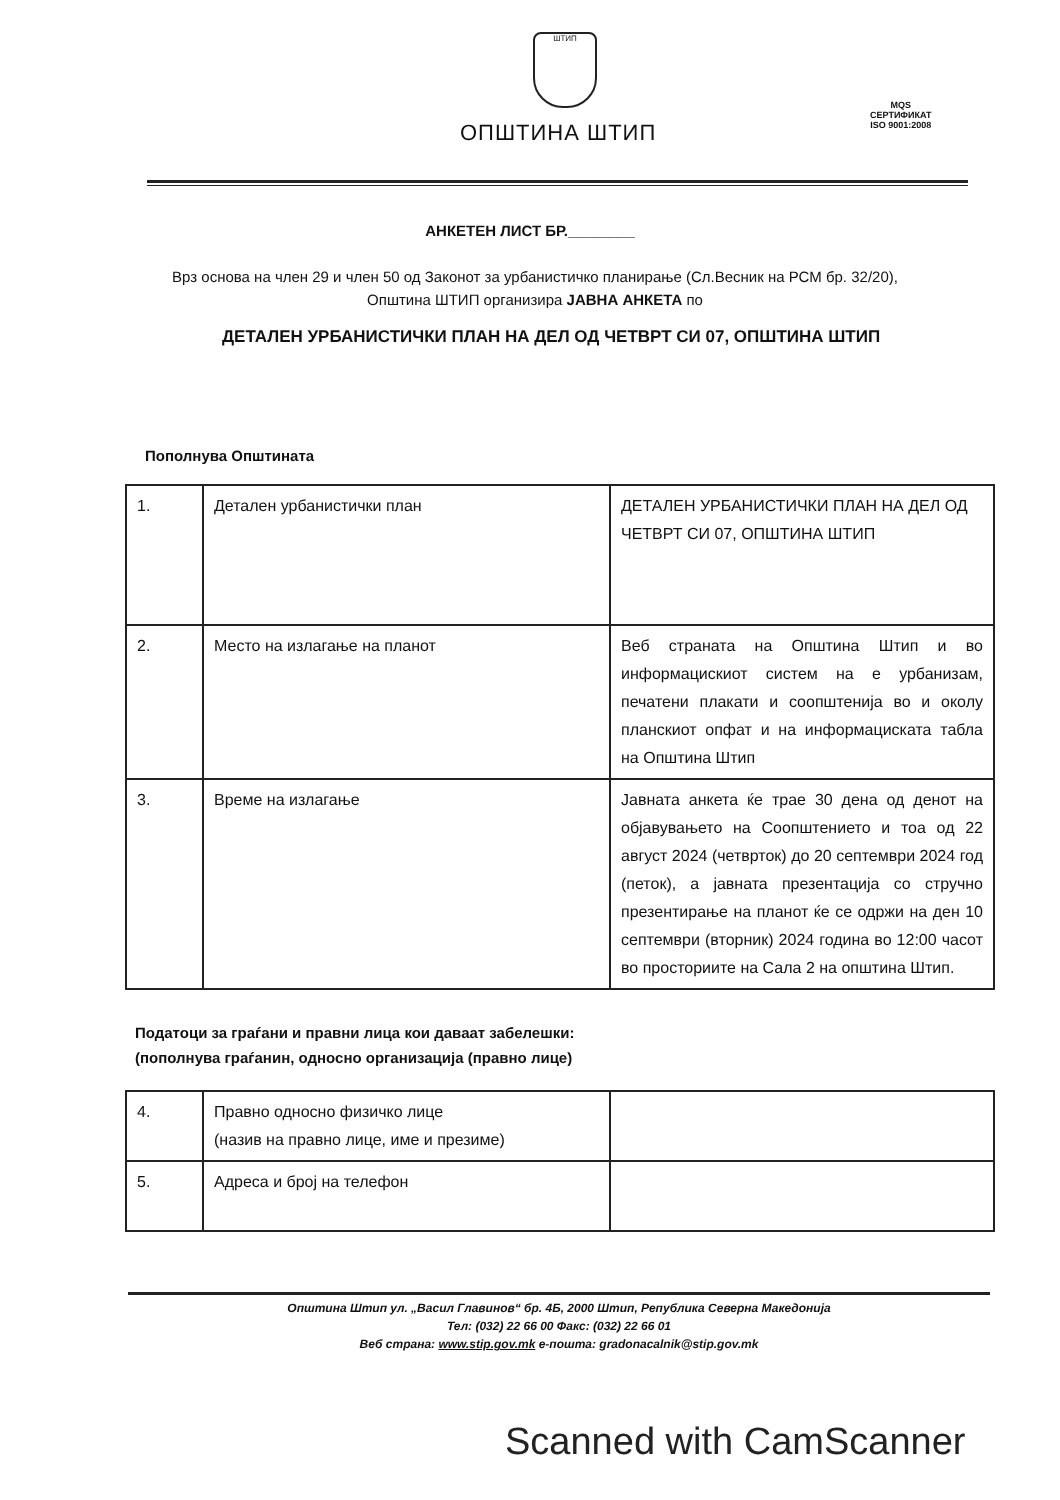ШТИП
ОПШТИНА ШТИП
MQS
СЕРТИФИКАТ
ISO 9001:2008
АНКЕТЕН ЛИСТ БР.________
Врз основа на член 29 и член 50 од Законот за урбанистичко планирање (Сл.Весник на РСМ бр. 32/20), Општина ШТИП организира ЈАВНА АНКЕТА по
ДЕТАЛЕН УРБАНИСТИЧКИ ПЛАН НА ДЕЛ ОД ЧЕТВРТ СИ 07, ОПШТИНА ШТИП
Пополнува Општината
| 1. | Детален урбанистички план | ДЕТАЛЕН УРБАНИСТИЧКИ ПЛАН НА ДЕЛ ОД ЧЕТВРТ СИ 07, ОПШТИНА ШТИП |
| 2. | Место на излагање на планот | Веб страната на Општина Штип и во информацискиот систем на е урбанизам, печатени плакати и соопштенија во и околу планскиот опфат и на информациската табла на Општина Штип |
| 3. | Време на излагање | Јавната анкета ќе трае 30 дена од денот на објавувањето на Соопштението и тоа од 22 август 2024 (четврток) до 20 септември 2024 год (петок), а јавната презентација со стручно презентирање на планот ќе се одржи на ден 10 септември (вторник) 2024 година во 12:00 часот во просториите на Сала 2 на општина Штип. |
Податоци за граѓани и правни лица кои даваат забелешки:
(пополнува граѓанин, односно организација (правно лице)
| 4. | Правно односно физичко лице (назив на правно лице, име и презиме) | |
| 5. | Адреса и број на телефон | |
Општина Штип ул. „Васил Главинов“ бр. 4Б, 2000 Штип, Република Северна Македонија
Тел: (032) 22 66 00 Факс: (032) 22 66 01
Веб страна: www.stip.gov.mk е-пошта: gradonacalnik@stip.gov.mk
Scanned with CamScanner